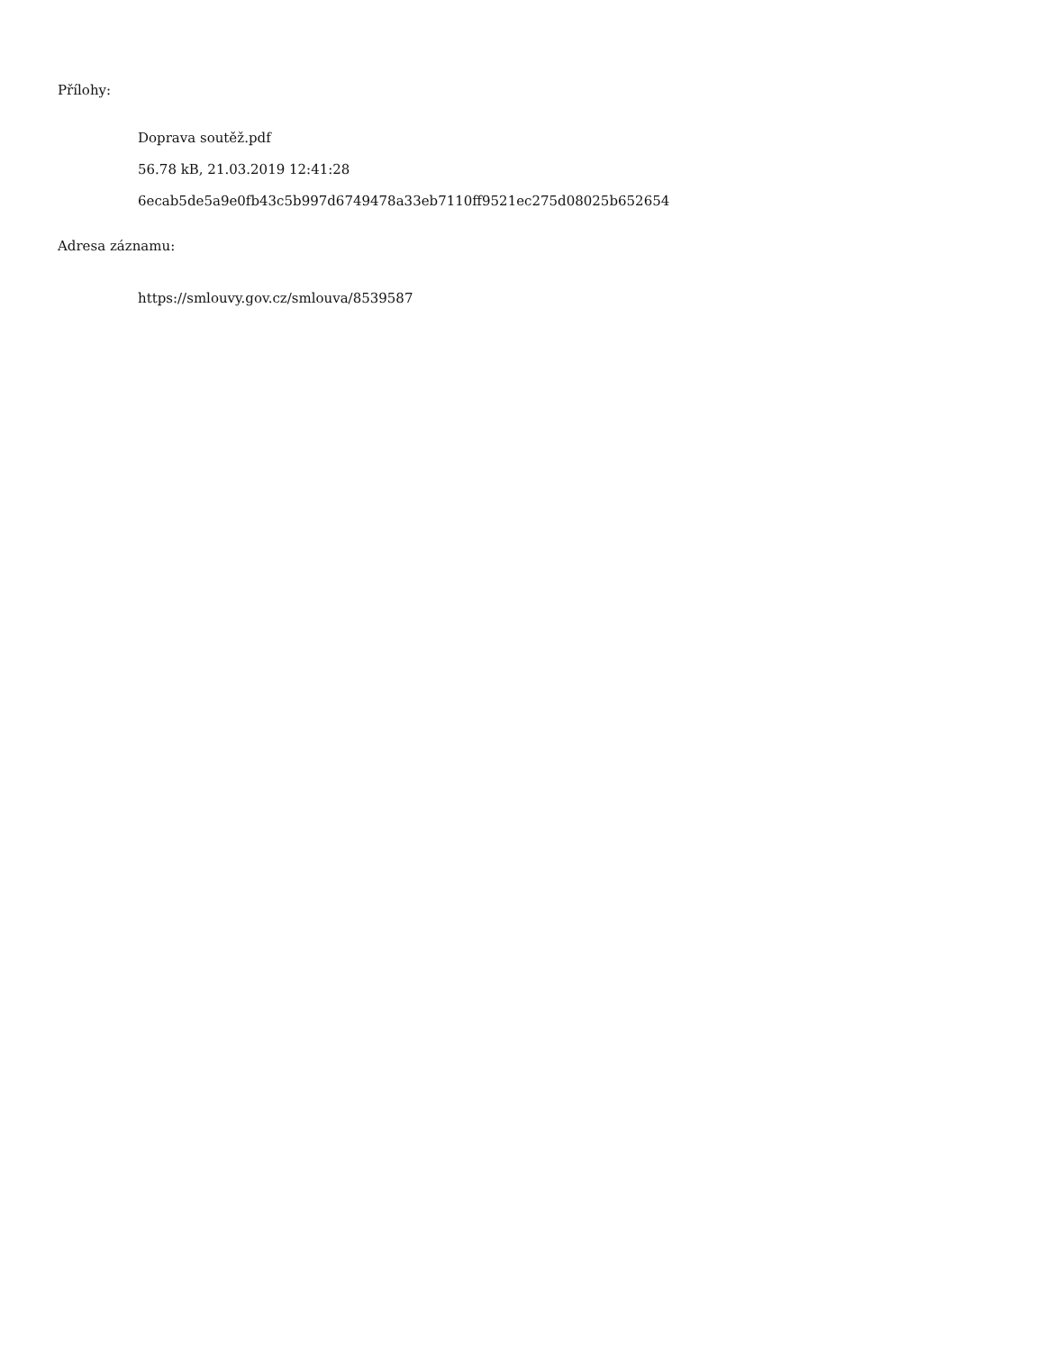Přílohy:
Doprava soutěž.pdf
56.78 kB, 21.03.2019 12:41:28
6ecab5de5a9e0fb43c5b997d6749478a33eb7110ff9521ec275d08025b652654
Adresa záznamu:
https://smlouvy.gov.cz/smlouva/8539587